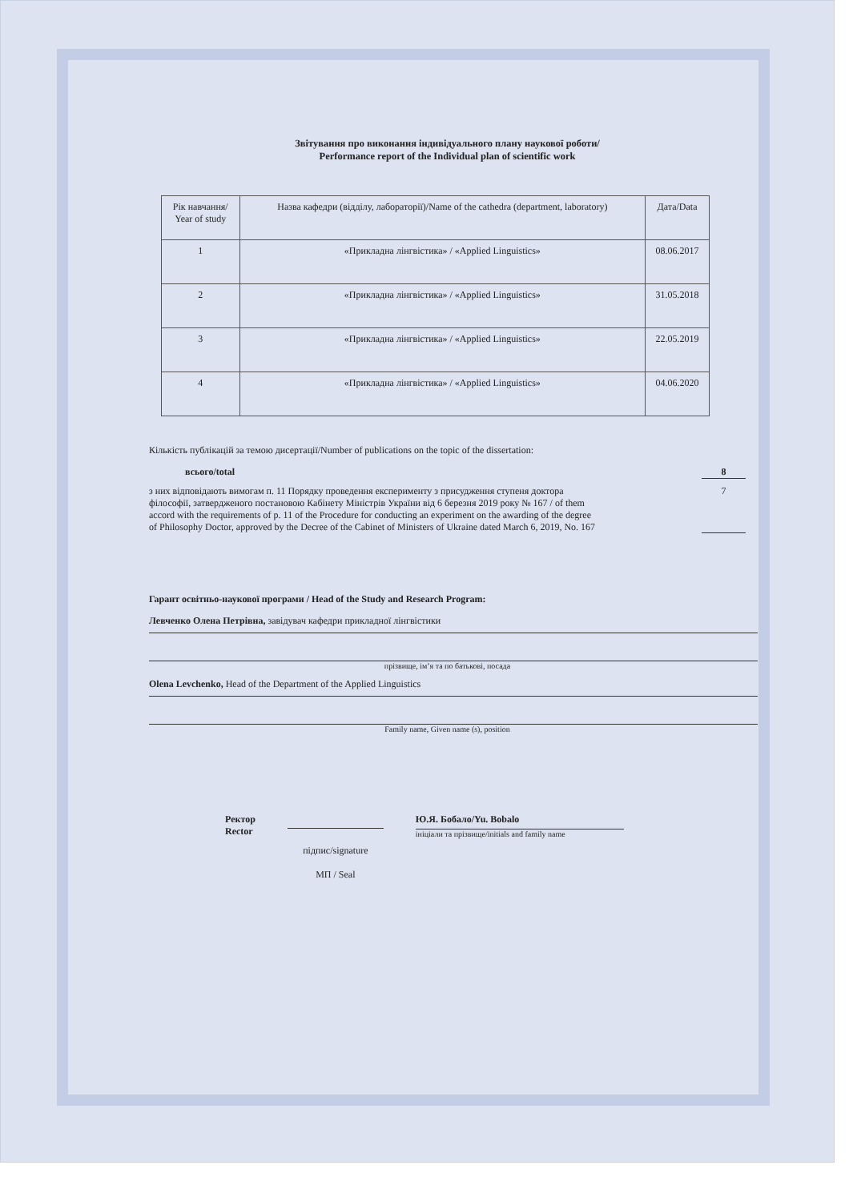Звітування про виконання індивідуального плану наукової роботи/
Performance report of the Individual plan of scientific work
| Рік навчання/ Year of study | Назва кафедри (відділу, лабораторії)/Name of the cathedra (department, laboratory) | Дата/Data |
| --- | --- | --- |
| 1 | «Прикладна лінгвістика» / «Applied Linguistics» | 08.06.2017 |
| 2 | «Прикладна лінгвістика» / «Applied Linguistics» | 31.05.2018 |
| 3 | «Прикладна лінгвістика» / «Applied Linguistics» | 22.05.2019 |
| 4 | «Прикладна лінгвістика» / «Applied Linguistics» | 04.06.2020 |
Кількість публікацій за темою дисертації/Number of publications on the topic of the dissertation:
всього/total 8
з них відповідають вимогам п. 11 Порядку проведення експерименту з присудження ступеня доктора філософії, затвердженого постановою Кабінету Міністрів України від 6 березня 2019 року № 167 / of them accord with the requirements of p. 11 of the Procedure for conducting an experiment on the awarding of the degree of Philosophy Doctor, approved by the Decree of the Cabinet of Ministers of Ukraine dated March 6, 2019, No. 167 7
Гарант освітньо-наукової програми / Head of the Study and Research Program:
Левченко Олена Петрівна, завідувач кафедри прикладної лінгвістики
прізвище, ім’я та по батькові, посада
Olena Levchenko, Head of the Department of the Applied Linguistics
Family name, Given name (s), position
Ректор
Rector
підпис/signature
МП / Seal
Ю.Я. Бобало/Yu. Bobalo
ініціали та прізвище/initials and family name